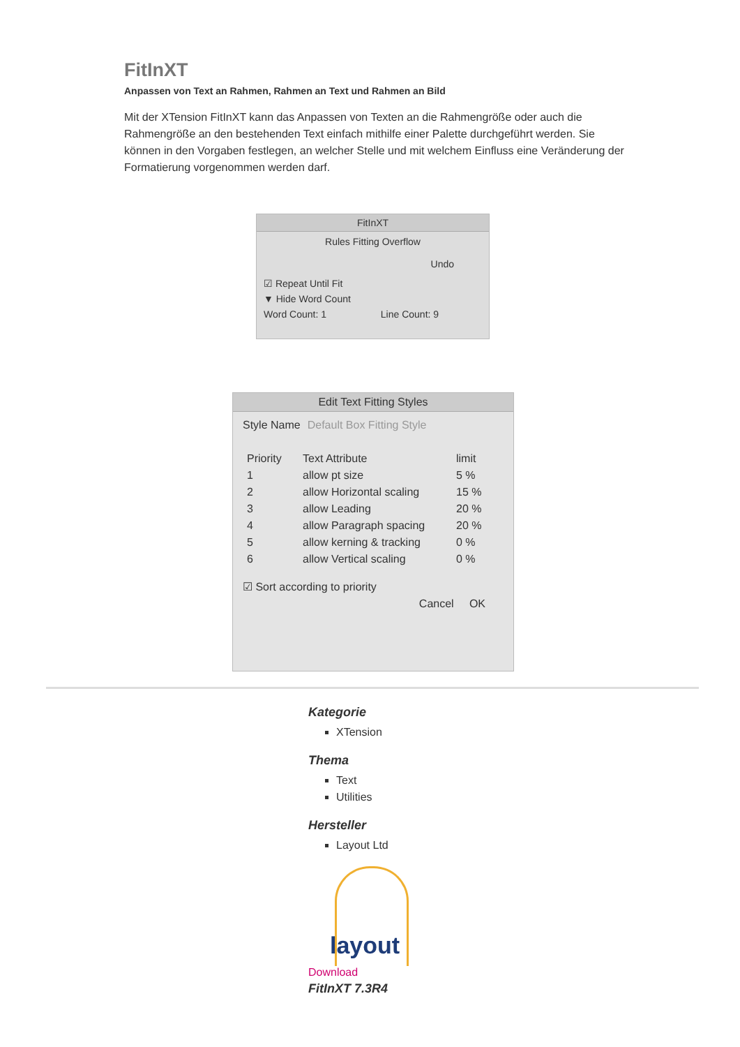FitInXT
Anpassen von Text an Rahmen, Rahmen an Text und Rahmen an Bild
Mit der XTension FitInXT kann das Anpassen von Texten an die Rahmengröße oder auch die Rahmengröße an den bestehenden Text einfach mithilfe einer Palette durchgeführt werden. Sie können in den Vorgaben festlegen, an welcher Stelle und mit welchem Einfluss eine Veränderung der Formatierung vorgenommen werden darf.
FitInXT
Rules Fitting Overflow
Undo
☑ Repeat Until Fit
▼ Hide Word Count
Word Count: 1 Line Count: 9
Edit Text Fitting Styles
Style Name Default Box Fitting Style
Priority Text Attribute limit
1 allow pt size 5 %
2 allow Horizontal scaling 15 %
3 allow Leading 20 %
4 allow Paragraph spacing 20 %
5 allow kerning & tracking 0 %
6 allow Vertical scaling 0 %
☑ Sort according to priority
Cancel OK
Kategorie
XTension
Thema
Text
Utilities
Hersteller
Layout Ltd
layout
Download
FitInXT 7.3R4